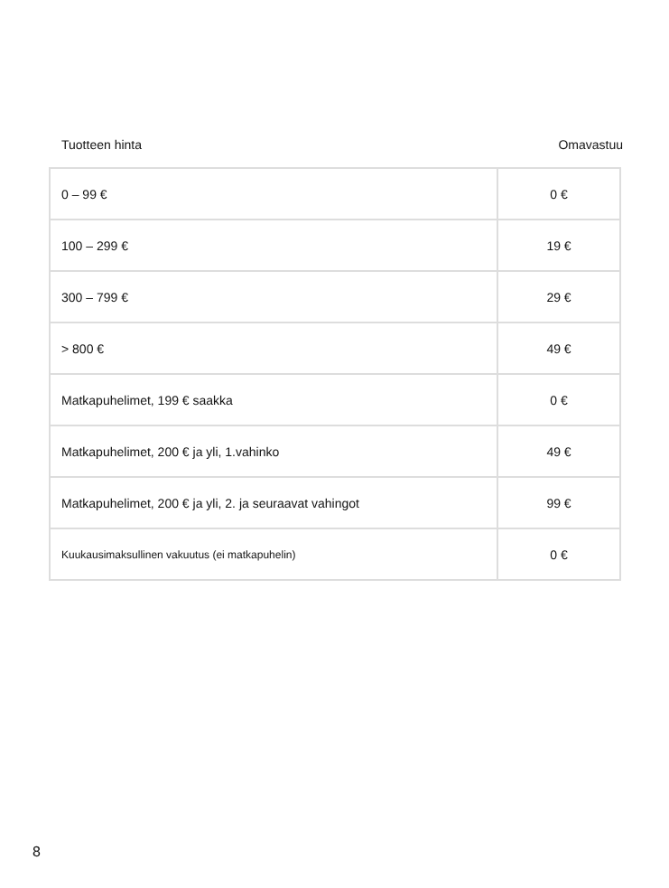Tuotteen hinta Omavastuu
| 0 – 99 € | 0 € |
| 100 – 299 € | 19 € |
| 300 – 799 € | 29 € |
| > 800 € | 49 € |
| Matkapuhelimet, 199 € saakka | 0 € |
| Matkapuhelimet, 200 € ja yli, 1.vahinko | 49 € |
| Matkapuhelimet, 200 € ja yli, 2. ja seuraavat vahingot | 99 € |
| Kuukausimaksullinen vakuutus (ei matkapuhelin) | 0 € |
8